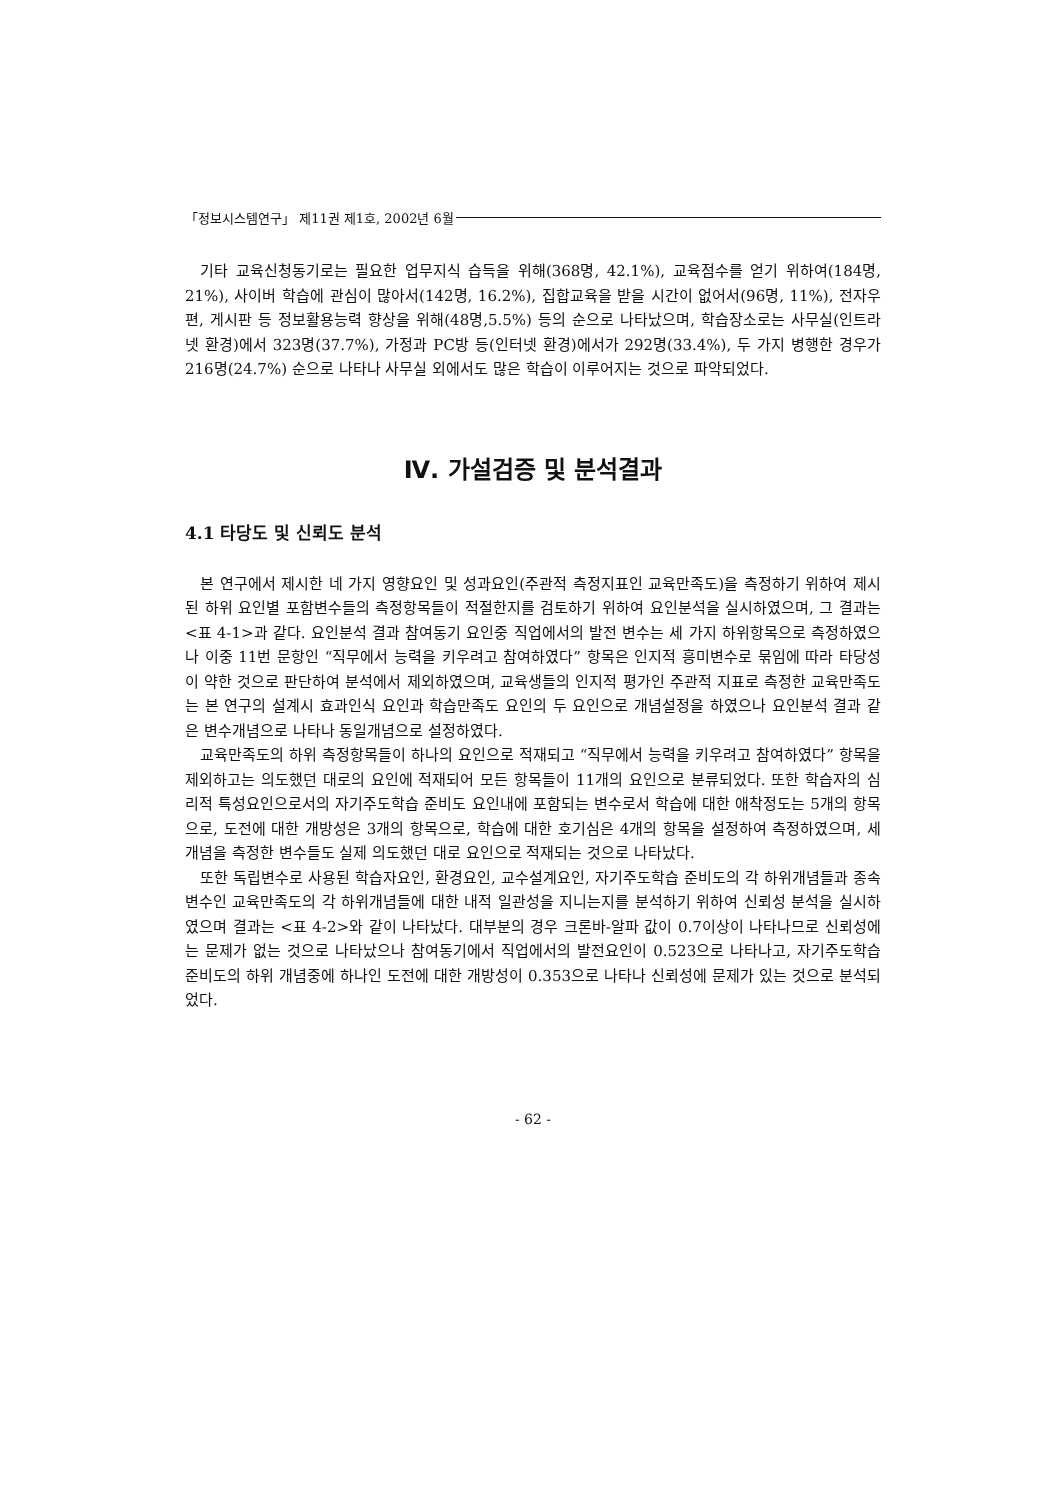「정보시스템연구」 제11권 제1호, 2002년 6월
기타 교육신청동기로는 필요한 업무지식 습득을 위해(368명, 42.1%), 교육점수를 얻기 위하여(184명, 21%), 사이버 학습에 관심이 많아서(142명, 16.2%), 집합교육을 받을 시간이 없어서(96명, 11%), 전자우편, 게시판 등 정보활용능력 향상을 위해(48명,5.5%) 등의 순으로 나타났으며, 학습장소로는 사무실(인트라넷 환경)에서 323명(37.7%), 가정과 PC방 등(인터넷 환경)에서가 292명(33.4%), 두 가지 병행한 경우가 216명(24.7%) 순으로 나타나 사무실 외에서도 많은 학습이 이루어지는 것으로 파악되었다.
Ⅳ. 가설검증 및 분석결과
4.1 타당도 및 신뢰도 분석
본 연구에서 제시한 네 가지 영향요인 및 성과요인(주관적 측정지표인 교육만족도)을 측정하기 위하여 제시된 하위 요인별 포함변수들의 측정항목들이 적절한지를 검토하기 위하여 요인분석을 실시하였으며, 그 결과는 <표 4-1>과 같다. 요인분석 결과 참여동기 요인중 직업에서의 발전 변수는 세 가지 하위항목으로 측정하였으나 이중 11번 문항인 “직무에서 능력을 키우려고 참여하였다” 항목은 인지적 흥미변수로 묶임에 따라 타당성이 약한 것으로 판단하여 분석에서 제외하였으며, 교육생들의 인지적 평가인 주관적 지표로 측정한 교육만족도는 본 연구의 설계시 효과인식 요인과 학습만족도 요인의 두 요인으로 개념설정을 하였으나 요인분석 결과 같은 변수개념으로 나타나 동일개념으로 설정하였다.
교육만족도의 하위 측정항목들이 하나의 요인으로 적재되고 “직무에서 능력을 키우려고 참여하였다” 항목을 제외하고는 의도했던 대로의 요인에 적재되어 모든 항목들이 11개의 요인으로 분류되었다. 또한 학습자의 심리적 특성요인으로서의 자기주도학습 준비도 요인내에 포함되는 변수로서 학습에 대한 애착정도는 5개의 항목으로, 도전에 대한 개방성은 3개의 항목으로, 학습에 대한 호기심은 4개의 항목을 설정하여 측정하였으며, 세 개념을 측정한 변수들도 실제 의도했던 대로 요인으로 적재되는 것으로 나타났다.
또한 독립변수로 사용된 학습자요인, 환경요인, 교수설계요인, 자기주도학습 준비도의 각 하위개념들과 종속변수인 교육만족도의 각 하위개념들에 대한 내적 일관성을 지니는지를 분석하기 위하여 신뢰성 분석을 실시하였으며 결과는 <표 4-2>와 같이 나타났다. 대부분의 경우 크론바-알파 값이 0.7이상이 나타나므로 신뢰성에는 문제가 없는 것으로 나타났으나 참여동기에서 직업에서의 발전요인이 0.523으로 나타나고, 자기주도학습 준비도의 하위 개념중에 하나인 도전에 대한 개방성이 0.353으로 나타나 신뢰성에 문제가 있는 것으로 분석되었다.
- 62 -